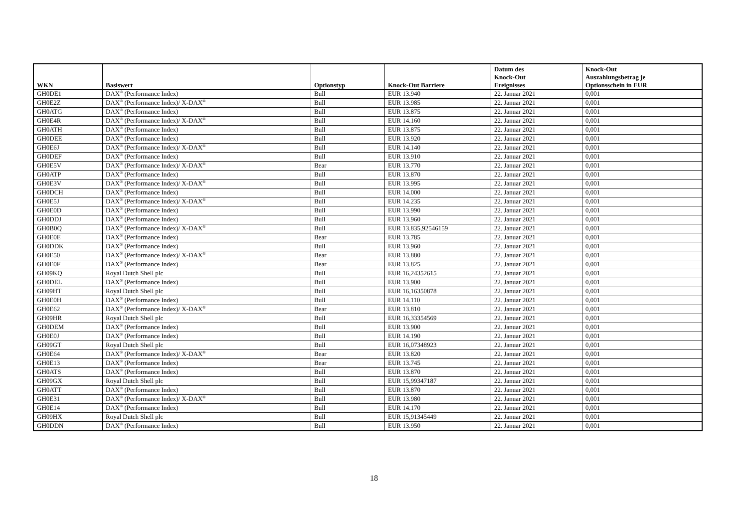| WKN | Basiswert | Optionstyp | Knock-Out Barriere | Datum des Knock-Out Ereignisses | Knock-Out Auszahlungsbetrag je Optionsschein in EUR |
| --- | --- | --- | --- | --- | --- |
| GH0DE1 | DAX<sup>®</sup> (Performance Index) | Bull | EUR 13.940 | 22. Januar 2021 | 0,001 |
| GH0E2Z | DAX<sup>®</sup> (Performance Index)/ X-DAX<sup>®</sup> | Bull | EUR 13.985 | 22. Januar 2021 | 0,001 |
| GH0ATG | DAX<sup>®</sup> (Performance Index) | Bull | EUR 13.875 | 22. Januar 2021 | 0,001 |
| GH0E4R | DAX<sup>®</sup> (Performance Index)/ X-DAX<sup>®</sup> | Bull | EUR 14.160 | 22. Januar 2021 | 0,001 |
| GH0ATH | DAX<sup>®</sup> (Performance Index) | Bull | EUR 13.875 | 22. Januar 2021 | 0,001 |
| GH0DEE | DAX<sup>®</sup> (Performance Index) | Bull | EUR 13.920 | 22. Januar 2021 | 0,001 |
| GH0E6J | DAX<sup>®</sup> (Performance Index)/ X-DAX<sup>®</sup> | Bull | EUR 14.140 | 22. Januar 2021 | 0,001 |
| GH0DEF | DAX<sup>®</sup> (Performance Index) | Bull | EUR 13.910 | 22. Januar 2021 | 0,001 |
| GH0E5V | DAX<sup>®</sup> (Performance Index)/ X-DAX<sup>®</sup> | Bear | EUR 13.770 | 22. Januar 2021 | 0,001 |
| GH0ATP | DAX<sup>®</sup> (Performance Index) | Bull | EUR 13.870 | 22. Januar 2021 | 0,001 |
| GH0E3V | DAX<sup>®</sup> (Performance Index)/ X-DAX<sup>®</sup> | Bull | EUR 13.995 | 22. Januar 2021 | 0,001 |
| GH0DCH | DAX<sup>®</sup> (Performance Index) | Bull | EUR 14.000 | 22. Januar 2021 | 0,001 |
| GH0E5J | DAX<sup>®</sup> (Performance Index)/ X-DAX<sup>®</sup> | Bull | EUR 14.235 | 22. Januar 2021 | 0,001 |
| GH0E0D | DAX<sup>®</sup> (Performance Index) | Bull | EUR 13.990 | 22. Januar 2021 | 0,001 |
| GH0DDJ | DAX<sup>®</sup> (Performance Index) | Bull | EUR 13.960 | 22. Januar 2021 | 0,001 |
| GH0B0Q | DAX<sup>®</sup> (Performance Index)/ X-DAX<sup>®</sup> | Bull | EUR 13.835,92546159 | 22. Januar 2021 | 0,001 |
| GH0E0E | DAX<sup>®</sup> (Performance Index) | Bear | EUR 13.785 | 22. Januar 2021 | 0,001 |
| GH0DDK | DAX<sup>®</sup> (Performance Index) | Bull | EUR 13.960 | 22. Januar 2021 | 0,001 |
| GH0E50 | DAX<sup>®</sup> (Performance Index)/ X-DAX<sup>®</sup> | Bear | EUR 13.880 | 22. Januar 2021 | 0,001 |
| GH0E0F | DAX<sup>®</sup> (Performance Index) | Bear | EUR 13.825 | 22. Januar 2021 | 0,001 |
| GH09KQ | Royal Dutch Shell plc | Bull | EUR 16,24352615 | 22. Januar 2021 | 0,001 |
| GH0DEL | DAX<sup>®</sup> (Performance Index) | Bull | EUR 13.900 | 22. Januar 2021 | 0,001 |
| GH09HT | Royal Dutch Shell plc | Bull | EUR 16,16350878 | 22. Januar 2021 | 0,001 |
| GH0E0H | DAX<sup>®</sup> (Performance Index) | Bull | EUR 14.110 | 22. Januar 2021 | 0,001 |
| GH0E62 | DAX<sup>®</sup> (Performance Index)/ X-DAX<sup>®</sup> | Bear | EUR 13.810 | 22. Januar 2021 | 0,001 |
| GH09HR | Royal Dutch Shell plc | Bull | EUR 16,33354569 | 22. Januar 2021 | 0,001 |
| GH0DEM | DAX<sup>®</sup> (Performance Index) | Bull | EUR 13.900 | 22. Januar 2021 | 0,001 |
| GH0E0J | DAX<sup>®</sup> (Performance Index) | Bull | EUR 14.190 | 22. Januar 2021 | 0,001 |
| GH09GT | Royal Dutch Shell plc | Bull | EUR 16,07348923 | 22. Januar 2021 | 0,001 |
| GH0E64 | DAX<sup>®</sup> (Performance Index)/ X-DAX<sup>®</sup> | Bear | EUR 13.820 | 22. Januar 2021 | 0,001 |
| GH0E13 | DAX<sup>®</sup> (Performance Index) | Bear | EUR 13.745 | 22. Januar 2021 | 0,001 |
| GH0ATS | DAX<sup>®</sup> (Performance Index) | Bull | EUR 13.870 | 22. Januar 2021 | 0,001 |
| GH09GX | Royal Dutch Shell plc | Bull | EUR 15,99347187 | 22. Januar 2021 | 0,001 |
| GH0ATT | DAX<sup>®</sup> (Performance Index) | Bull | EUR 13.870 | 22. Januar 2021 | 0,001 |
| GH0E31 | DAX<sup>®</sup> (Performance Index)/ X-DAX<sup>®</sup> | Bull | EUR 13.980 | 22. Januar 2021 | 0,001 |
| GH0E14 | DAX<sup>®</sup> (Performance Index) | Bull | EUR 14.170 | 22. Januar 2021 | 0,001 |
| GH09HX | Royal Dutch Shell plc | Bull | EUR 15,91345449 | 22. Januar 2021 | 0,001 |
| GH0DDN | DAX<sup>®</sup> (Performance Index) | Bull | EUR 13.950 | 22. Januar 2021 | 0,001 |
18